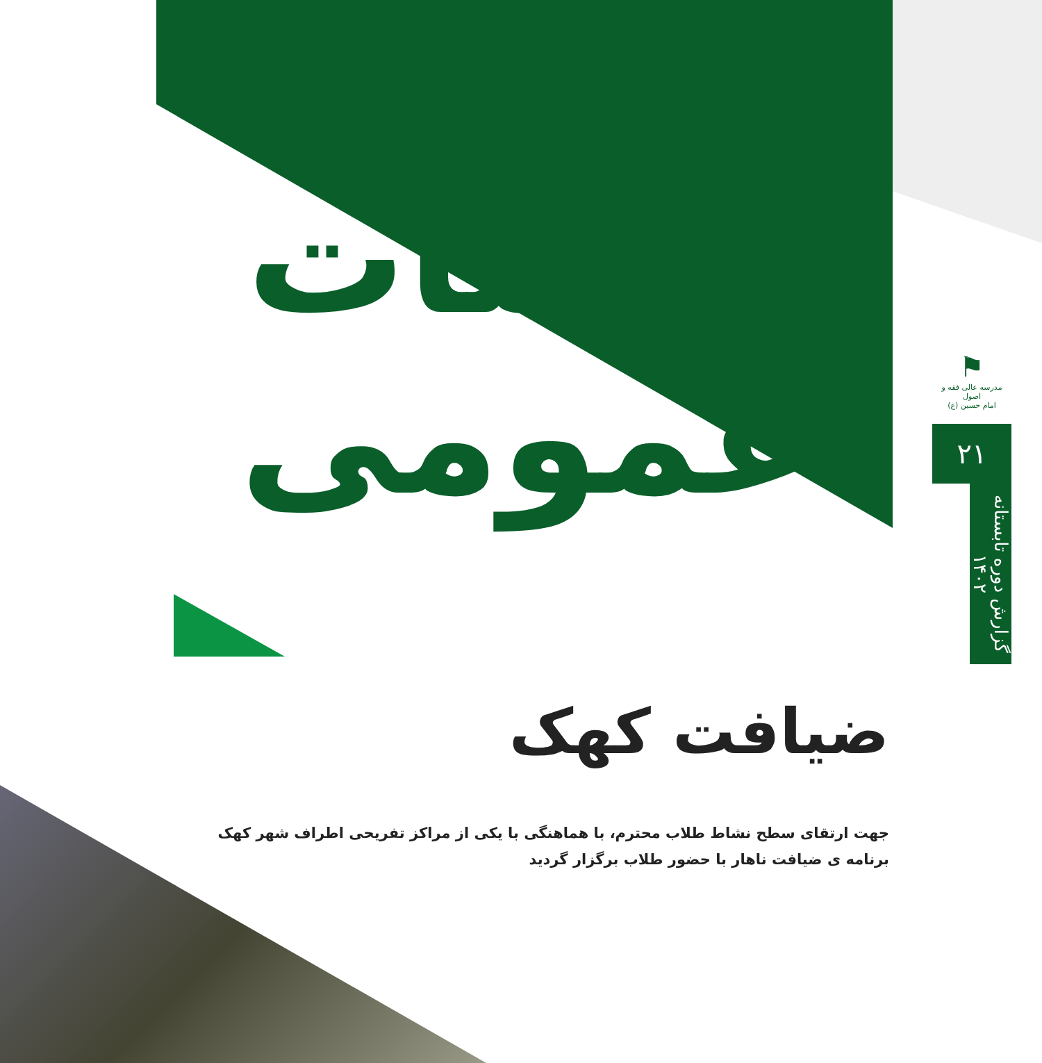جلسات
عمومی
ضیافت کهک
جهت ارتقای سطح نشاط طلاب محترم، با هماهنگی با یکی از مراکز تفریحی اطراف شهر کهک
برنامه ی ضیافت ناهار با حضور طلاب برگزار گردید
⚑
مدرسه عالی فقه و اصول
امام حسین (ع)
۲۱
گزارش دوره تابستانه ۱۴۰۲